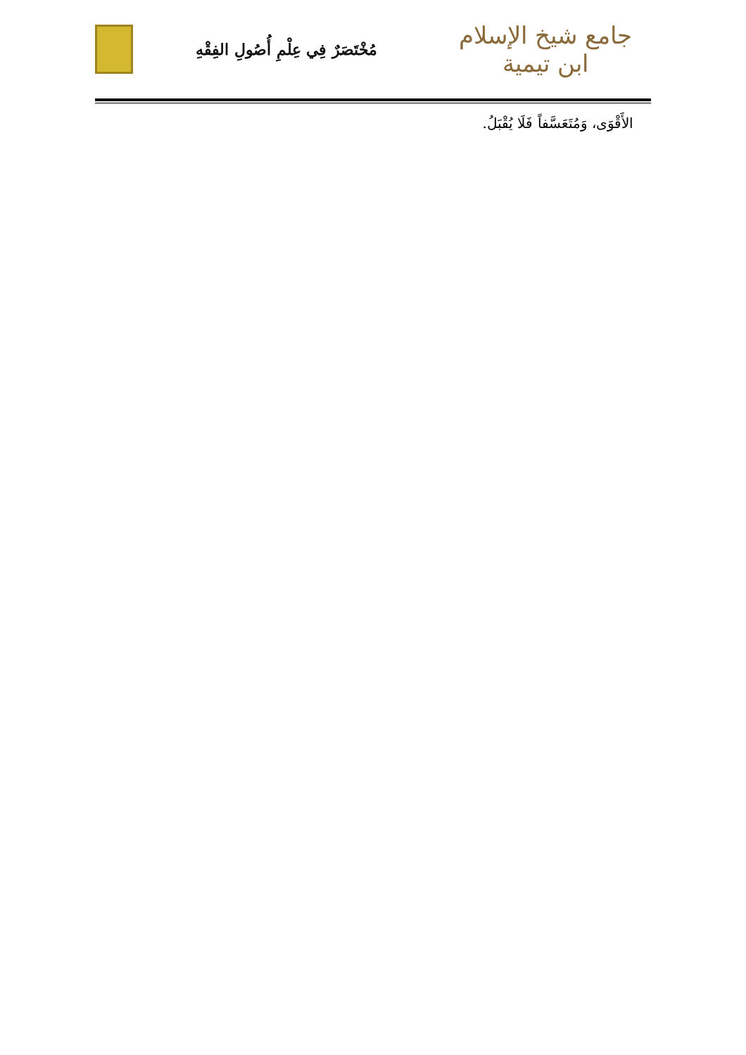جامع شيخ الإسلام ابن تيمية
مُخْتَصَرٌ فِي عِلْمِ أُصُولِ الفِقْهِ
الأَقْوَى، وَمُتَعَسَّفاً فَلَا يُقْبَلُ.